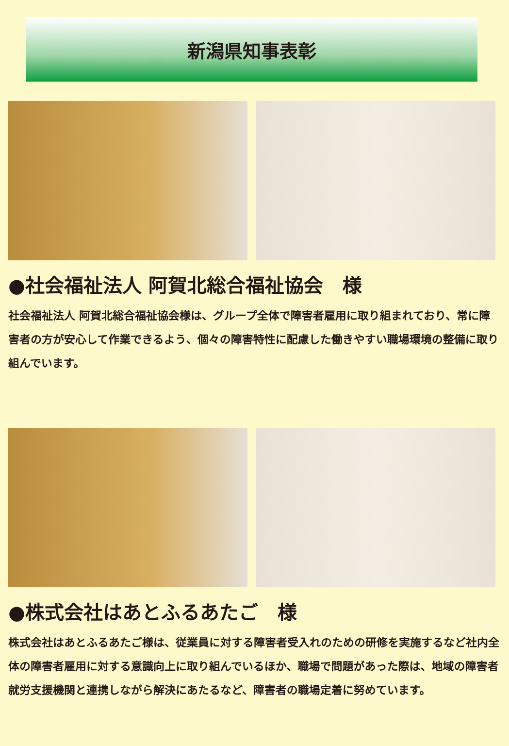新潟県知事表彰
●社会福祉法人 阿賀北総合福祉協会　様
社会福祉法人 阿賀北総合福祉協会様は、グループ全体で障害者雇用に取り組まれており、常に障害者の方が安心して作業できるよう、個々の障害特性に配慮した働きやすい職場環境の整備に取り組んでいます。
●株式会社はあとふるあたご　様
株式会社はあとふるあたご様は、従業員に対する障害者受入れのための研修を実施するなど社内全体の障害者雇用に対する意識向上に取り組んでいるほか、職場で問題があった際は、地域の障害者就労支援機関と連携しながら解決にあたるなど、障害者の職場定着に努めています。